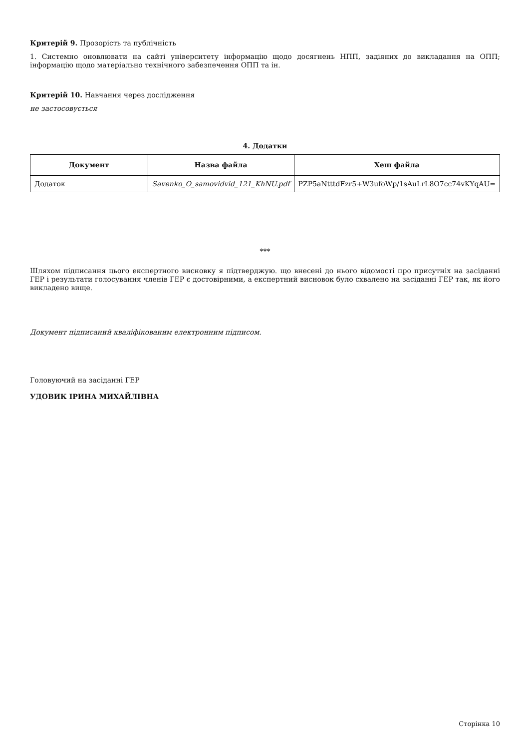Критерій 9. Прозорість та публічність
1. Системно оновлювати на сайті університету інформацію щодо досягнень НПП, задіяних до викладання на ОПП; інформацію щодо матеріально технічного забезпечення ОПП та ін.
Критерій 10. Навчання через дослідження
не застосовується
4. Додатки
| Документ | Назва файла | Хеш файла |
| --- | --- | --- |
| Додаток | Savenko_O_samovidvid_121_KhNU.pdf | PZP5aNtttdFzr5+W3ufoWp/1sAuLrL8O7cc74vKYqAU= |
***
Шляхом підписання цього експертного висновку я підтверджую. що внесені до нього відомості про присутніх на засіданні ГЕР і результати голосування членів ГЕР є достовірними, а експертний висновок було схвалено на засіданні ГЕР так, як його викладено вище.
Документ підписаний кваліфікованим електронним підписом.
Головуючий на засіданні ГЕР
УДОВИК ІРИНА МИХАЙЛІВНА
Сторінка 10